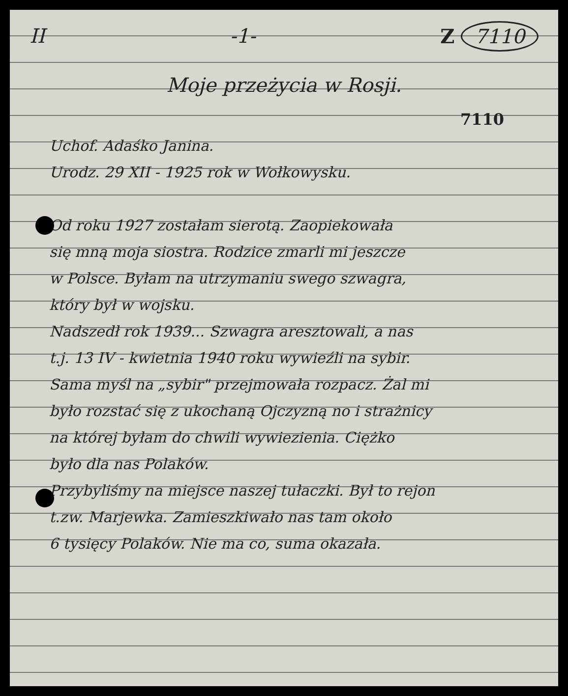II -1- Z 7110
Moje przeżycia w Rosji.
7110
Uchof. Adaśko Janina.
Urodz. 29 XII - 1925 rok w Wołkowysku.
Od roku 1927 zostałam sierotą. Zaopiekowała
się mną moja siostra. Rodzice zmarli mi jeszcze
w Polsce. Byłam na utrzymaniu swego szwagra,
który był w wojsku.
Nadszedł rok 1939... Szwagra aresztowali, a nas
t.j. 13 IV - kwietnia 1940 roku wywieźli na sybir.
Sama myśl na „sybir" przejmowała rozpacz. Żal mi
było rozstać się z ukochaną Ojczyzną no i strażnicy
na której byłam do chwili wywiezienia. Ciężko
było dla nas Polaków.
Przybyliśmy na miejsce naszej tułaczki. Był to rejon
t.zw. Marjewka. Zamieszkiwało nas tam około
6 tysięcy Polaków. Nie ma co, suma okazała.